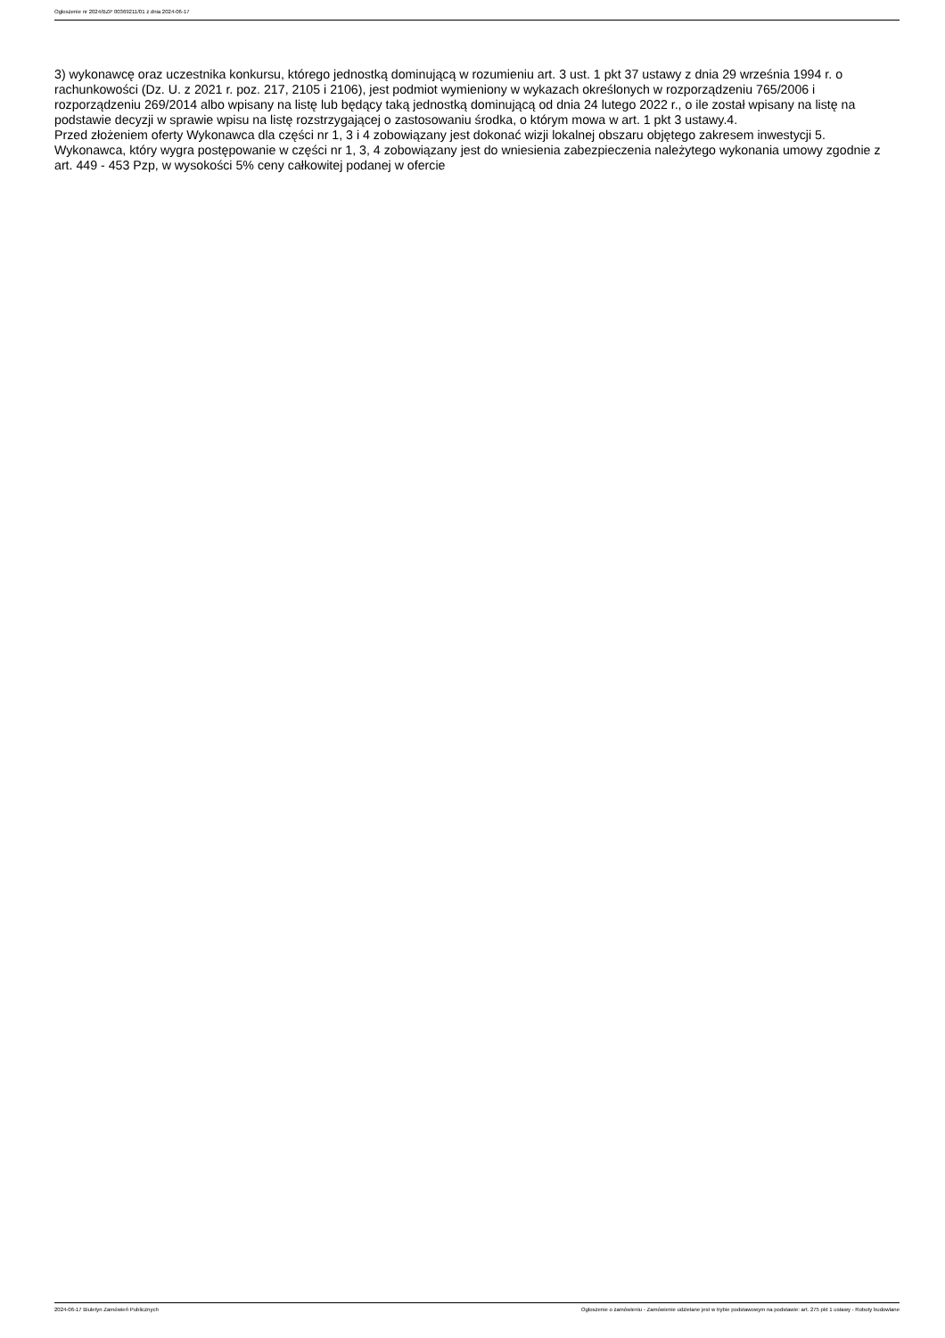Ogłoszenie nr 2024/BZP 00369211/01 z dnia 2024-06-17
3) wykonawcę oraz uczestnika konkursu, którego jednostką dominującą w rozumieniu art. 3 ust. 1 pkt 37 ustawy z dnia 29 września 1994 r. o rachunkowości (Dz. U. z 2021 r. poz. 217, 2105 i 2106), jest podmiot wymieniony w wykazach określonych w rozporządzeniu 765/2006 i rozporządzeniu 269/2014 albo wpisany na listę lub będący taką jednostką dominującą od dnia 24 lutego 2022 r., o ile został wpisany na listę na podstawie decyzji w sprawie wpisu na listę rozstrzygającej o zastosowaniu środka, o którym mowa w art. 1 pkt 3 ustawy.4.
Przed złożeniem oferty Wykonawca dla części nr 1, 3 i 4 zobowiązany jest dokonać wizji lokalnej obszaru objętego zakresem inwestycji 5. Wykonawca, który wygra postępowanie w części nr 1, 3, 4 zobowiązany jest do wniesienia zabezpieczenia należytego wykonania umowy zgodnie z art. 449 - 453 Pzp, w wysokości 5% ceny całkowitej podanej w ofercie
2024-06-17 Biuletyn Zamówień Publicznych Ogłoszenie o zamówieniu - Zamówienie udzielane jest w trybie podstawowym na podstawie: art. 275 pkt 1 ustawy - Roboty budowlane